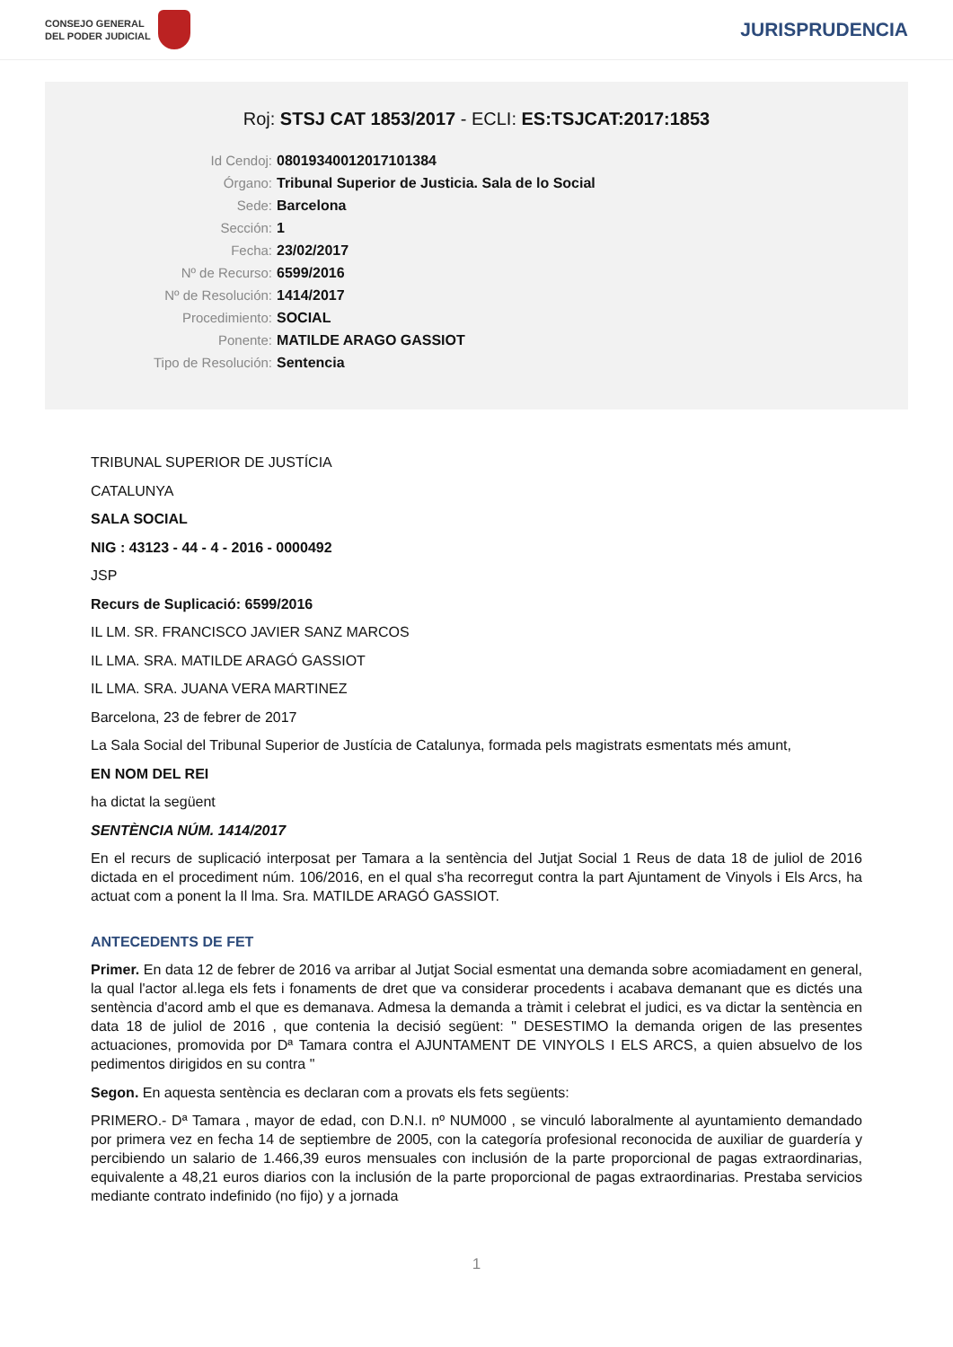CONSEJO GENERAL
DEL PODER JUDICIAL
JURISPRUDENCIA
Roj: STSJ CAT 1853/2017 - ECLI: ES:TSJCAT:2017:1853
Id Cendoj: 08019340012017101384
Órgano: Tribunal Superior de Justicia. Sala de lo Social
Sede: Barcelona
Sección: 1
Fecha: 23/02/2017
Nº de Recurso: 6599/2016
Nº de Resolución: 1414/2017
Procedimiento: SOCIAL
Ponente: MATILDE ARAGO GASSIOT
Tipo de Resolución: Sentencia
TRIBUNAL SUPERIOR DE JUSTÍCIA
CATALUNYA
SALA SOCIAL
NIG : 43123 - 44 - 4 - 2016 - 0000492
JSP
Recurs de Suplicació: 6599/2016
IL LM. SR. FRANCISCO JAVIER SANZ MARCOS
IL LMA. SRA. MATILDE ARAGÓ GASSIOT
IL LMA. SRA. JUANA VERA MARTINEZ
Barcelona, 23 de febrer de 2017
La Sala Social del Tribunal Superior de Justícia de Catalunya, formada pels magistrats esmentats més amunt,
EN NOM DEL REI
ha dictat la següent
SENTÈNCIA NÚM. 1414/2017
En el recurs de suplicació interposat per Tamara a la sentència del Jutjat Social 1 Reus de data 18 de juliol de 2016 dictada en el procediment núm. 106/2016, en el qual s'ha recorregut contra la part Ajuntament de Vinyols i Els Arcs, ha actuat com a ponent la Il lma. Sra. MATILDE ARAGÓ GASSIOT.
ANTECEDENTS DE FET
Primer. En data 12 de febrer de 2016 va arribar al Jutjat Social esmentat una demanda sobre acomiadament en general, la qual l'actor al.lega els fets i fonaments de dret que va considerar procedents i acabava demanant que es dictés una sentència d'acord amb el que es demanava. Admesa la demanda a tràmit i celebrat el judici, es va dictar la sentència en data 18 de juliol de 2016 , que contenia la decisió següent: " DESESTIMO la demanda origen de las presentes actuaciones, promovida por Dª Tamara contra el AJUNTAMENT DE VINYOLS I ELS ARCS, a quien absuelvo de los pedimentos dirigidos en su contra "
Segon. En aquesta sentència es declaran com a provats els fets següents:
PRIMERO.- Dª Tamara , mayor de edad, con D.N.I. nº NUM000 , se vinculó laboralmente al ayuntamiento demandado por primera vez en fecha 14 de septiembre de 2005, con la categoría profesional reconocida de auxiliar de guardería y percibiendo un salario de 1.466,39 euros mensuales con inclusión de la parte proporcional de pagas extraordinarias, equivalente a 48,21 euros diarios con la inclusión de la parte proporcional de pagas extraordinarias. Prestaba servicios mediante contrato indefinido (no fijo) y a jornada
1